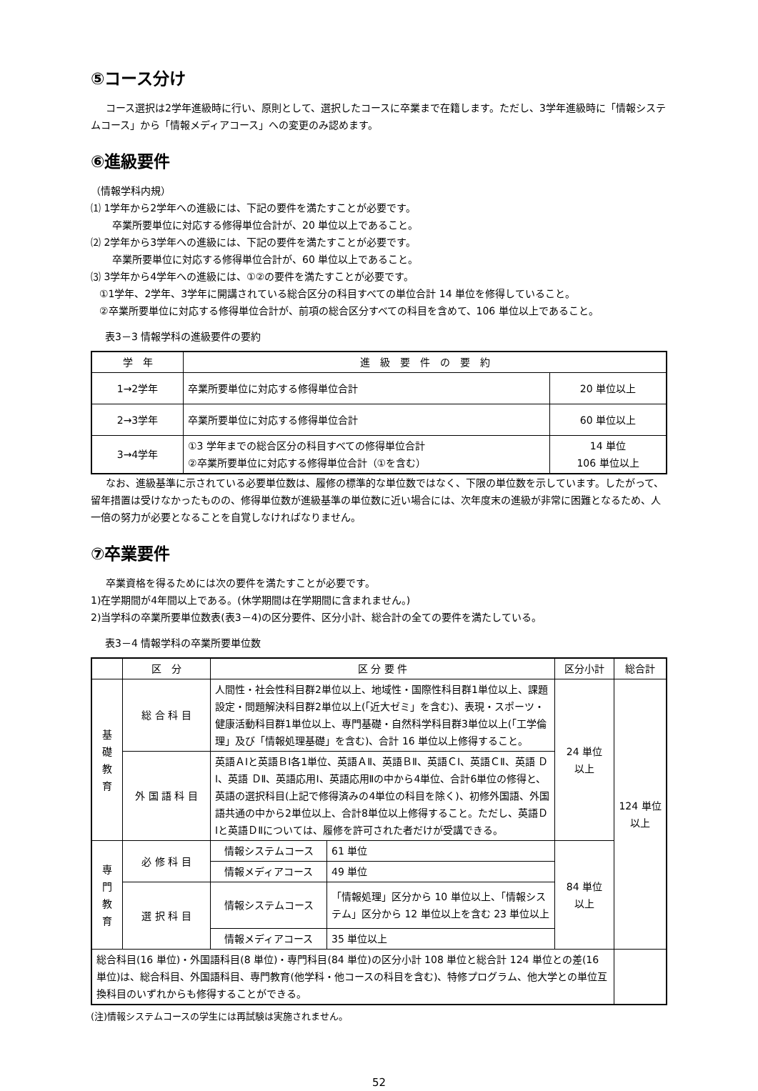⑤コース分け
コース選択は2学年進級時に行い、原則として、選択したコースに卒業まで在籍します。ただし、3学年進級時に「情報システムコース」から「情報メディアコース」への変更のみ認めます。
⑥進級要件
（情報学科内規）
⑴ 1学年から2学年への進級には、下記の要件を満たすことが必要です。
卒業所要単位に対応する修得単位合計が、20 単位以上であること。
⑵ 2学年から3学年への進級には、下記の要件を満たすことが必要です。
卒業所要単位に対応する修得単位合計が、60 単位以上であること。
⑶ 3学年から4学年への進級には、①②の要件を満たすことが必要です。
①1学年、2学年、3学年に開講されている総合区分の科目すべての単位合計 14 単位を修得していること。
②卒業所要単位に対応する修得単位合計が、前項の総合区分すべての科目を含めて、106 単位以上であること。
表3－3 情報学科の進級要件の要約
| 学 年 | 進 級 要 件 の 要 約 | |
| --- | --- | --- |
| 1→2学年 | 卒業所要単位に対応する修得単位合計 | 20 単位以上 |
| 2→3学年 | 卒業所要単位に対応する修得単位合計 | 60 単位以上 |
| 3→4学年 | ①3 学年までの総合区分の科目すべての修得単位合計 ②卒業所要単位に対応する修得単位合計（①を含む） | 14 単位 106 単位以上 |
なお、進級基準に示されている必要単位数は、履修の標準的な単位数ではなく、下限の単位数を示しています。したがって、留年措置は受けなかったものの、修得単位数が進級基準の単位数に近い場合には、次年度末の進級が非常に困難となるため、人一倍の努力が必要となることを自覚しなければなりません。
⑦卒業要件
卒業資格を得るためには次の要件を満たすことが必要です。
1)在学期間が4年間以上である。(休学期間は在学期間に含まれません。)
2)当学科の卒業所要単位数表(表3－4)の区分要件、区分小計、総合計の全ての要件を満たしている。
表3－4 情報学科の卒業所要単位数
| | 区 分 | 区 分 要 件 | | 区分小計 | 総合計 |
| --- | --- | --- | --- | --- | --- |
| 基 礎 教 育 | 総 合 科 目 | 人間性・社会性科目群2単位以上、地域性・国際性科目群1単位以上、課題設定・問題解決科目群2単位以上(「近大ゼミ」を含む)、表現・スポーツ・健康活動科目群1単位以上、専門基礎・自然科学科目群3単位以上(「工学倫理」及び「情報処理基礎」を含む)、合計 16 単位以上修得すること。 | | 24 単位 以上 | 124 単位 以上 |
| | 外 国 語 科 目 | 英語ＡⅠと英語ＢⅠ各1単位、英語ＡⅡ、英語ＢⅡ、英語ＣⅠ、英語ＣⅡ、英語 ＤⅠ、英語 ＤⅡ、英語応用Ⅰ、英語応用Ⅱの中から4単位、合計6単位の修得と、英語の選択科目(上記で修得済みの4単位の科目を除く)、初修外国語、外国語共通の中から2単位以上、合計8単位以上修得すること。ただし、英語ＤⅠと英語ＤⅡについては、履修を許可された者だけが受講できる。 | | | |
| 専 門 教 育 | 必 修 科 目 | 情報システムコース | 61 単位 | 84 単位 以上 | |
| | | 情報メディアコース | 49 単位 | | |
| | 選 択 科 目 | 情報システムコース | 「情報処理」区分から 10 単位以上、「情報システム」区分から 12 単位以上を含む 23 単位以上 | | |
| | | 情報メディアコース | 35 単位以上 | | |
| 総合科目(16 単位)・外国語科目(8 単位)・専門科目(84 単位)の区分小計 108 単位と総合計 124 単位との差(16 単位)は、総合科目、外国語科目、専門教育(他学科・他コースの科目を含む)、特修プログラム、他大学との単位互換科目のいずれからも修得することができる。 | | | | | |
(注)情報システムコースの学生には再試験は実施されません。
52